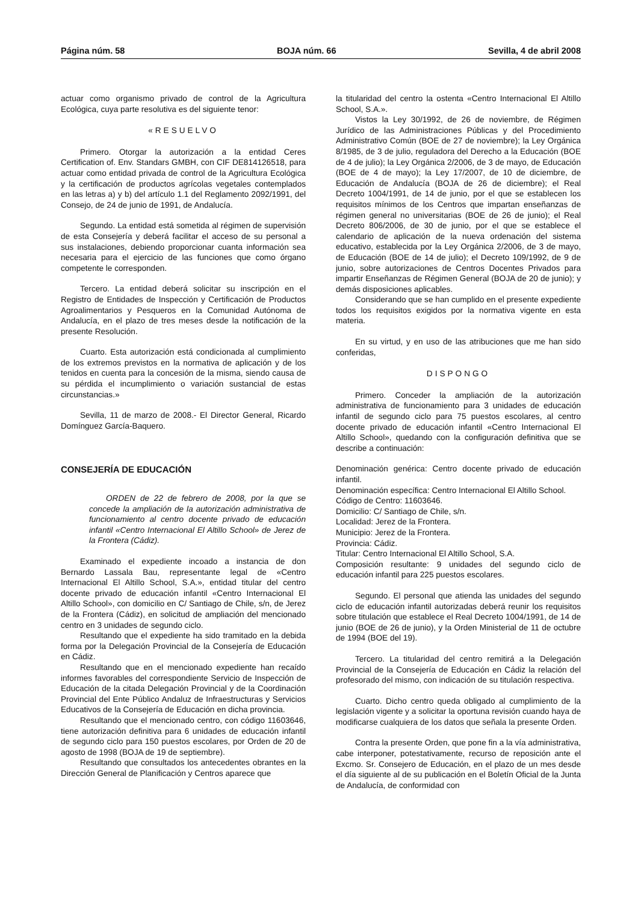Página núm. 58 BOJA núm. 66 Sevilla, 4 de abril 2008
actuar como organismo privado de control de la Agricultura Ecológica, cuya parte resolutiva es del siguiente tenor:
«RESUELVO
Primero. Otorgar la autorización a la entidad Ceres Certification of. Env. Standars GMBH, con CIF DE814126518, para actuar como entidad privada de control de la Agricultura Ecológica y la certificación de productos agrícolas vegetales contemplados en las letras a) y b) del artículo 1.1 del Reglamento 2092/1991, del Consejo, de 24 de junio de 1991, de Andalucía.
Segundo. La entidad está sometida al régimen de supervisión de esta Consejería y deberá facilitar el acceso de su personal a sus instalaciones, debiendo proporcionar cuanta información sea necesaria para el ejercicio de las funciones que como órgano competente le corresponden.
Tercero. La entidad deberá solicitar su inscripción en el Registro de Entidades de Inspección y Certificación de Productos Agroalimentarios y Pesqueros en la Comunidad Autónoma de Andalucía, en el plazo de tres meses desde la notificación de la presente Resolución.
Cuarto. Esta autorización está condicionada al cumplimiento de los extremos previstos en la normativa de aplicación y de los tenidos en cuenta para la concesión de la misma, siendo causa de su pérdida el incumplimiento o variación sustancial de estas circunstancias.»
Sevilla, 11 de marzo de 2008.- El Director General, Ricardo Domínguez García-Baquero.
CONSEJERÍA DE EDUCACIÓN
ORDEN de 22 de febrero de 2008, por la que se concede la ampliación de la autorización administrativa de funcionamiento al centro docente privado de educación infantil «Centro Internacional El Altillo School» de Jerez de la Frontera (Cádiz).
Examinado el expediente incoado a instancia de don Bernardo Lassala Bau, representante legal de «Centro Internacional El Altillo School, S.A.», entidad titular del centro docente privado de educación infantil «Centro Internacional El Altillo School», con domicilio en C/ Santiago de Chile, s/n, de Jerez de la Frontera (Cádiz), en solicitud de ampliación del mencionado centro en 3 unidades de segundo ciclo.
Resultando que el expediente ha sido tramitado en la debida forma por la Delegación Provincial de la Consejería de Educación en Cádiz.
Resultando que en el mencionado expediente han recaído informes favorables del correspondiente Servicio de Inspección de Educación de la citada Delegación Provincial y de la Coordinación Provincial del Ente Público Andaluz de Infraestructuras y Servicios Educativos de la Consejería de Educación en dicha provincia.
Resultando que el mencionado centro, con código 11603646, tiene autorización definitiva para 6 unidades de educación infantil de segundo ciclo para 150 puestos escolares, por Orden de 20 de agosto de 1998 (BOJA de 19 de septiembre).
Resultando que consultados los antecedentes obrantes en la Dirección General de Planificación y Centros aparece que
la titularidad del centro la ostenta «Centro Internacional El Altillo School, S.A.».
Vistos la Ley 30/1992, de 26 de noviembre, de Régimen Jurídico de las Administraciones Públicas y del Procedimiento Administrativo Común (BOE de 27 de noviembre); la Ley Orgánica 8/1985, de 3 de julio, reguladora del Derecho a la Educación (BOE de 4 de julio); la Ley Orgánica 2/2006, de 3 de mayo, de Educación (BOE de 4 de mayo); la Ley 17/2007, de 10 de diciembre, de Educación de Andalucía (BOJA de 26 de diciembre); el Real Decreto 1004/1991, de 14 de junio, por el que se establecen los requisitos mínimos de los Centros que impartan enseñanzas de régimen general no universitarias (BOE de 26 de junio); el Real Decreto 806/2006, de 30 de junio, por el que se establece el calendario de aplicación de la nueva ordenación del sistema educativo, establecida por la Ley Orgánica 2/2006, de 3 de mayo, de Educación (BOE de 14 de julio); el Decreto 109/1992, de 9 de junio, sobre autorizaciones de Centros Docentes Privados para impartir Enseñanzas de Régimen General (BOJA de 20 de junio); y demás disposiciones aplicables.
Considerando que se han cumplido en el presente expediente todos los requisitos exigidos por la normativa vigente en esta materia.
En su virtud, y en uso de las atribuciones que me han sido conferidas,
DISPONGO
Primero. Conceder la ampliación de la autorización administrativa de funcionamiento para 3 unidades de educación infantil de segundo ciclo para 75 puestos escolares, al centro docente privado de educación infantil «Centro Internacional El Altillo School», quedando con la configuración definitiva que se describe a continuación:
Denominación genérica: Centro docente privado de educación infantil.
Denominación específica: Centro Internacional El Altillo School.
Código de Centro: 11603646.
Domicilio: C/ Santiago de Chile, s/n.
Localidad: Jerez de la Frontera.
Municipio: Jerez de la Frontera.
Provincia: Cádiz.
Titular: Centro Internacional El Altillo School, S.A.
Composición resultante: 9 unidades del segundo ciclo de educación infantil para 225 puestos escolares.
Segundo. El personal que atienda las unidades del segundo ciclo de educación infantil autorizadas deberá reunir los requisitos sobre titulación que establece el Real Decreto 1004/1991, de 14 de junio (BOE de 26 de junio), y la Orden Ministerial de 11 de octubre de 1994 (BOE del 19).
Tercero. La titularidad del centro remitirá a la Delegación Provincial de la Consejería de Educación en Cádiz la relación del profesorado del mismo, con indicación de su titulación respectiva.
Cuarto. Dicho centro queda obligado al cumplimiento de la legislación vigente y a solicitar la oportuna revisión cuando haya de modificarse cualquiera de los datos que señala la presente Orden.
Contra la presente Orden, que pone fin a la vía administrativa, cabe interponer, potestativamente, recurso de reposición ante el Excmo. Sr. Consejero de Educación, en el plazo de un mes desde el día siguiente al de su publicación en el Boletín Oficial de la Junta de Andalucía, de conformidad con